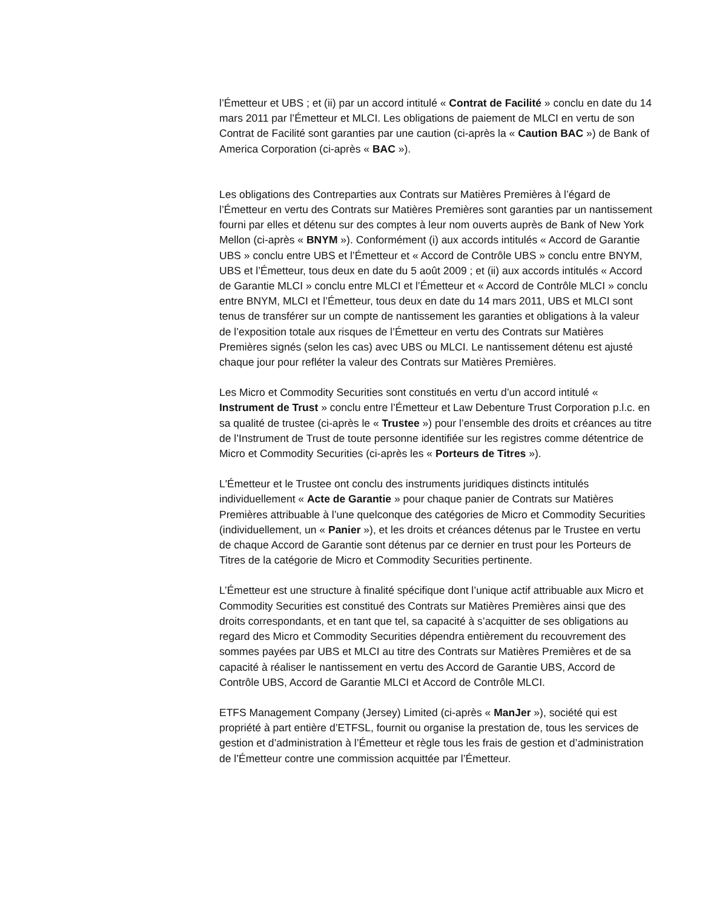l’Émetteur et UBS ; et (ii) par un accord intitulé « Contrat de Facilité » conclu en date du 14 mars 2011 par l’Émetteur et MLCI. Les obligations de paiement de MLCI en vertu de son Contrat de Facilité sont garanties par une caution (ci-après la « Caution BAC ») de Bank of America Corporation (ci-après « BAC »).
Les obligations des Contreparties aux Contrats sur Matières Premières à l’égard de l’Émetteur en vertu des Contrats sur Matières Premières sont garanties par un nantissement fourni par elles et détenu sur des comptes à leur nom ouverts auprès de Bank of New York Mellon (ci-après « BNYM »). Conformément (i) aux accords intitulés « Accord de Garantie UBS » conclu entre UBS et l’Émetteur et « Accord de Contrôle UBS » conclu entre BNYM, UBS et l’Émetteur, tous deux en date du 5 août 2009 ; et (ii) aux accords intitulés « Accord de Garantie MLCI » conclu entre MLCI et l’Émetteur et « Accord de Contrôle MLCI » conclu entre BNYM, MLCI et l’Émetteur, tous deux en date du 14 mars 2011, UBS et MLCI sont tenus de transférer sur un compte de nantissement les garanties et obligations à la valeur de l’exposition totale aux risques de l’Émetteur en vertu des Contrats sur Matières Premières signés (selon les cas) avec UBS ou MLCI. Le nantissement détenu est ajusté chaque jour pour refléter la valeur des Contrats sur Matières Premières.
Les Micro et Commodity Securities sont constitués en vertu d’un accord intitulé « Instrument de Trust » conclu entre l’Émetteur et Law Debenture Trust Corporation p.l.c. en sa qualité de trustee (ci-après le « Trustee ») pour l’ensemble des droits et créances au titre de l’Instrument de Trust de toute personne identifiée sur les registres comme détentrice de Micro et Commodity Securities (ci-après les « Porteurs de Titres »).
L'Émetteur et le Trustee ont conclu des instruments juridiques distincts intitulés individuellement « Acte de Garantie » pour chaque panier de Contrats sur Matières Premières attribuable à l’une quelconque des catégories de Micro et Commodity Securities (individuellement, un « Panier »), et les droits et créances détenus par le Trustee en vertu de chaque Accord de Garantie sont détenus par ce dernier en trust pour les Porteurs de Titres de la catégorie de Micro et Commodity Securities pertinente.
L’Émetteur est une structure à finalité spécifique dont l’unique actif attribuable aux Micro et Commodity Securities est constitué des Contrats sur Matières Premières ainsi que des droits correspondants, et en tant que tel, sa capacité à s’acquitter de ses obligations au regard des Micro et Commodity Securities dépendra entièrement du recouvrement des sommes payées par UBS et MLCI au titre des Contrats sur Matières Premières et de sa capacité à réaliser le nantissement en vertu des Accord de Garantie UBS, Accord de Contrôle UBS, Accord de Garantie MLCI et Accord de Contrôle MLCI.
ETFS Management Company (Jersey) Limited (ci-après « ManJer »), société qui est propriété à part entière d’ETFSL, fournit ou organise la prestation de, tous les services de gestion et d’administration à l’Émetteur et règle tous les frais de gestion et d’administration de l’Émetteur contre une commission acquittée par l’Émetteur.